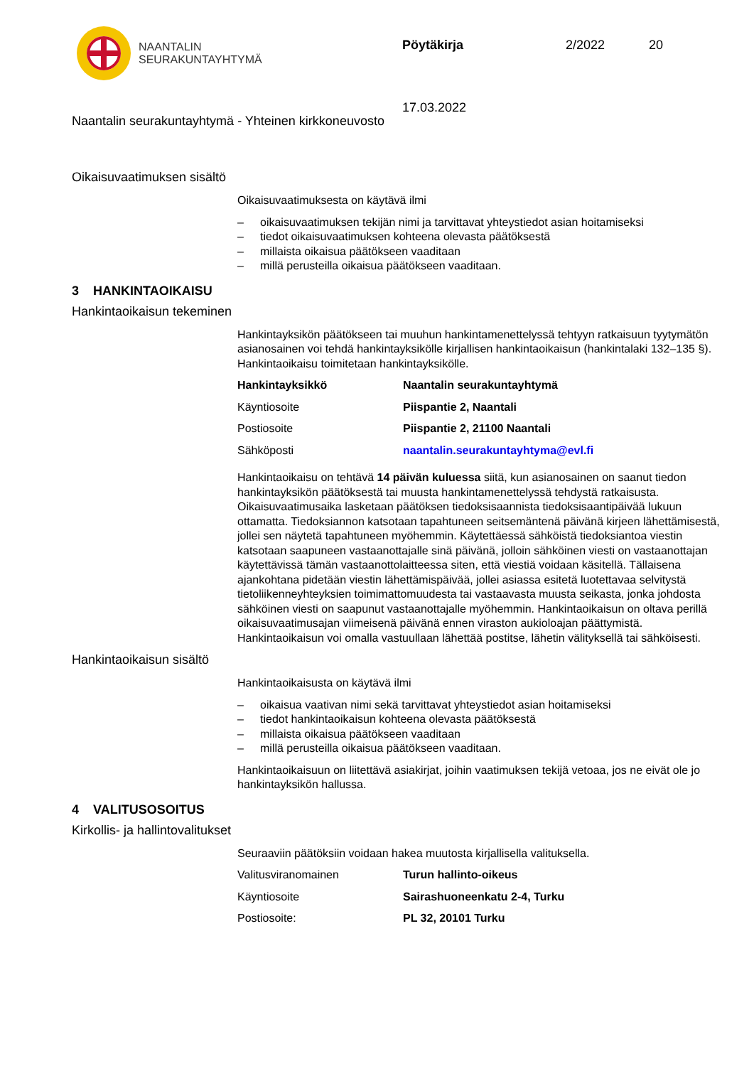NAANTALIN
SEURAKUNTAYHTYMÄ
Pöytäkirja 2/2022 20
17.03.2022
Naantalin seurakuntayhtymä - Yhteinen kirkkoneuvosto
Oikaisuvaatimuksen sisältö
Oikaisuvaatimuksesta on käytävä ilmi
– oikaisuvaatimuksen tekijän nimi ja tarvittavat yhteystiedot asian hoitamiseksi
– tiedot oikaisuvaatimuksen kohteena olevasta päätöksestä
– millaista oikaisua päätökseen vaaditaan
– millä perusteilla oikaisua päätökseen vaaditaan.
3 HANKINTAOIKAISU
Hankintaoikaisun tekeminen
Hankintayksikön päätökseen tai muuhun hankintamenettelyssä tehtyyn ratkaisuun tyytymätön asianosainen voi tehdä hankintayksikölle kirjallisen hankintaoikaisun (hankintalaki 132–135 §). Hankintaoikaisu toimitetaan hankintayksikölle.
| Hankintayksikkö | Naantalin seurakuntayhtymä |
| Käyntiosoite | Piispantie 2, Naantali |
| Postiosoite | Piispantie 2, 21100 Naantali |
| Sähköposti | naantalin.seurakuntayhtyma@evl.fi |
Hankintaoikaisu on tehtävä 14 päivän kuluessa siitä, kun asianosainen on saanut tiedon hankintayksikön päätöksestä tai muusta hankintamenettelyssä tehdystä ratkaisusta. Oikaisuvaatimusaika lasketaan päätöksen tiedoksisaannista tiedoksisaantipäivää lukuun ottamatta. Tiedoksiannon katsotaan tapahtuneen seitsemäntenä päivänä kirjeen lähettämisestä, jollei sen näytetä tapahtuneen myöhemmin. Käytettäessä sähköistä tiedoksiantoa viestin katsotaan saapuneen vastaanottajalle sinä päivänä, jolloin sähköinen viesti on vastaanottajan käytettävissä tämän vastaanottolaitteessa siten, että viestiä voidaan käsitellä. Tällaisena ajankohtana pidetään viestin lähettämispäivää, jollei asiassa esitetä luotettavaa selvitystä tietoliikenneyhteyksien toimimattomuudesta tai vastaavasta muusta seikasta, jonka johdosta sähköinen viesti on saapunut vastaanottajalle myöhemmin. Hankintaoikaisun on oltava perillä oikaisuvaatimusajan viimeisenä päivänä ennen viraston aukioloajan päättymistä. Hankintaoikaisun voi omalla vastuullaan lähettää postitse, lähetin välityksellä tai sähköisesti.
Hankintaoikaisun sisältö
Hankintaoikaisusta on käytävä ilmi
– oikaisua vaativan nimi sekä tarvittavat yhteystiedot asian hoitamiseksi
– tiedot hankintaoikaisun kohteena olevasta päätöksestä
– millaista oikaisua päätökseen vaaditaan
– millä perusteilla oikaisua päätökseen vaaditaan.
Hankintaoikaisuun on liitettävä asiakirjat, joihin vaatimuksen tekijä vetoaa, jos ne eivät ole jo hankintayksikön hallussa.
4 VALITUSOSOITUS
Kirkollis- ja hallintovalitukset
Seuraaviin päätöksiin voidaan hakea muutosta kirjallisella valituksella.
| Valitusviranomainen | Turun hallinto-oikeus |
| Käyntiosoite | Sairashuoneenkatu 2-4, Turku |
| Postiosoite: | PL 32, 20101 Turku |